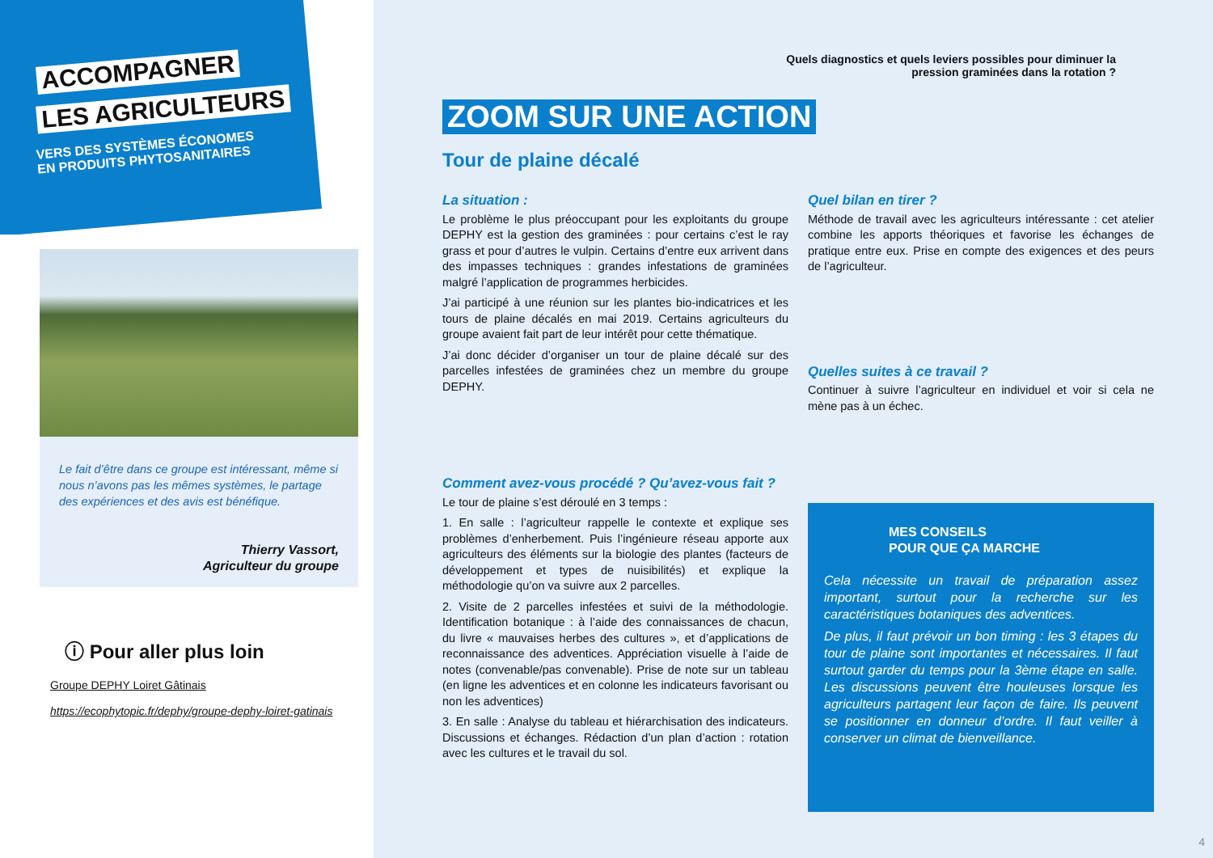ACCOMPAGNER
LES AGRICULTEURS
VERS DES SYSTÈMES ÉCONOMES EN PRODUITS PHYTOSANITAIRES
Le fait d’être dans ce groupe est intéressant, même si nous n’avons pas les mêmes systèmes, le partage des expériences et des avis est bénéfique.
Thierry Vassort,
Agriculteur du groupe
ⓘ Pour aller plus loin
Groupe DEPHY Loiret Gâtinais
https://ecophytopic.fr/dephy/groupe-dephy-loiret-gatinais
Quels diagnostics et quels leviers possibles pour diminuer la
pression graminées dans la rotation ?
ZOOM SUR UNE ACTION
Tour de plaine décalé
La situation :
Le problème le plus préoccupant pour les exploitants du groupe DEPHY est la gestion des graminées : pour certains c’est le ray grass et pour d’autres le vulpin. Certains d’entre eux arrivent dans des impasses techniques : grandes infestations de graminées malgré l’application de programmes herbicides.
J’ai participé à une réunion sur les plantes bio-indicatrices et les tours de plaine décalés en mai 2019. Certains agriculteurs du groupe avaient fait part de leur intérêt pour cette thématique.
J’ai donc décider d’organiser un tour de plaine décalé sur des parcelles infestées de graminées chez un membre du groupe DEPHY.
Comment avez-vous procédé ? Qu’avez-vous fait ?
Le tour de plaine s’est déroulé en 3 temps :
1. En salle : l’agriculteur rappelle le contexte et explique ses problèmes d’enherbement. Puis l’ingénieure réseau apporte aux agriculteurs des éléments sur la biologie des plantes (facteurs de développement et types de nuisibilités) et explique la méthodologie qu’on va suivre aux 2 parcelles.
2. Visite de 2 parcelles infestées et suivi de la méthodologie. Identification botanique : à l’aide des connaissances de chacun, du livre « mauvaises herbes des cultures », et d’applications de reconnaissance des adventices. Appréciation visuelle à l’aide de notes (convenable/pas convenable). Prise de note sur un tableau (en ligne les adventices et en colonne les indicateurs favorisant ou non les adventices)
3. En salle : Analyse du tableau et hiérarchisation des indicateurs. Discussions et échanges. Rédaction d’un plan d’action : rotation avec les cultures et le travail du sol.
Quel bilan en tirer ?
Méthode de travail avec les agriculteurs intéressante : cet atelier combine les apports théoriques et favorise les échanges de pratique entre eux. Prise en compte des exigences et des peurs de l’agriculteur.
Quelles suites à ce travail ?
Continuer à suivre l’agriculteur en individuel et voir si cela ne mène pas à un échec.
MES CONSEILS
POUR QUE ÇA MARCHE
Cela nécessite un travail de préparation assez important, surtout pour la recherche sur les caractéristiques botaniques des adventices.
De plus, il faut prévoir un bon timing : les 3 étapes du tour de plaine sont importantes et nécessaires. Il faut surtout garder du temps pour la 3ème étape en salle. Les discussions peuvent être houleuses lorsque les agriculteurs partagent leur façon de faire. Ils peuvent se positionner en donneur d’ordre. Il faut veiller à conserver un climat de bienveillance.
4